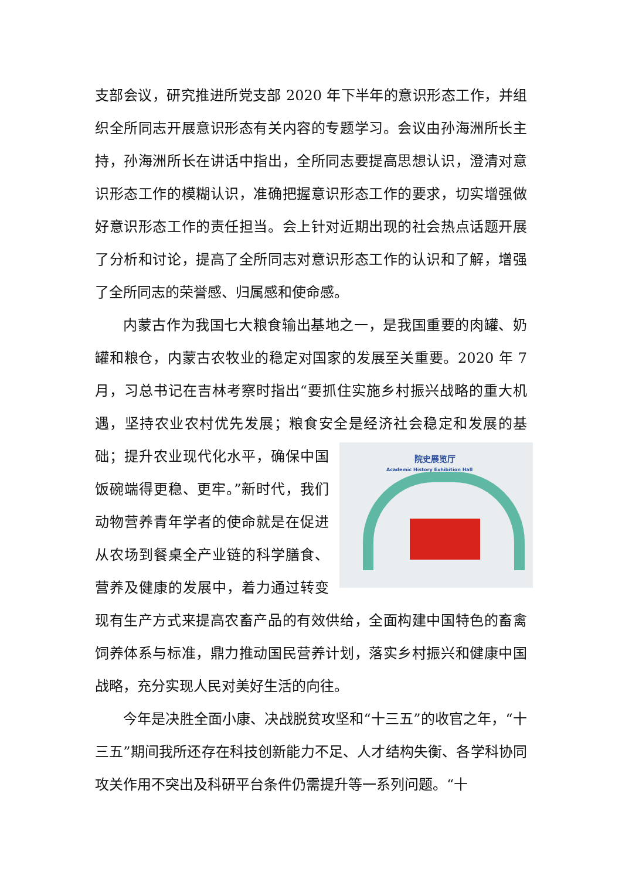支部会议，研究推进所党支部 2020 年下半年的意识形态工作，并组织全所同志开展意识形态有关内容的专题学习。会议由孙海洲所长主持，孙海洲所长在讲话中指出，全所同志要提高思想认识，澄清对意识形态工作的模糊认识，准确把握意识形态工作的要求，切实增强做好意识形态工作的责任担当。会上针对近期出现的社会热点话题开展了分析和讨论，提高了全所同志对意识形态工作的认识和了解，增强了全所同志的荣誉感、归属感和使命感。
内蒙古作为我国七大粮食输出基地之一，是我国重要的肉罐、奶罐和粮仓，内蒙古农牧业的稳定对国家的发展至关重要。2020 年 7 月，习总书记在吉林考察时指出“要抓住实施乡村振兴战略的重大机遇，坚持农业农村优先发展；粮食安全是经济社会稳定和发展的基础； 院史展览厅
Academic History Exhibition Hall 提升农业现代化水平，确保中国饭碗端得更稳、更牢。”新时代，我们动物营养青年学者的使命就是在促进从农场到餐桌全产业链的科学膳食、营养及健康的发展中，着力通过转变现有生产方式来提高农畜产品的有效供给，全面构建中国特色的畜禽饲养体系与标准，鼎力推动国民营养计划，落实乡村振兴和健康中国战略，充分实现人民对美好生活的向往。
今年是决胜全面小康、决战脱贫攻坚和“十三五”的收官之年，“十三五”期间我所还存在科技创新能力不足、人才结构失衡、各学科协同攻关作用不突出及科研平台条件仍需提升等一系列问题。“十